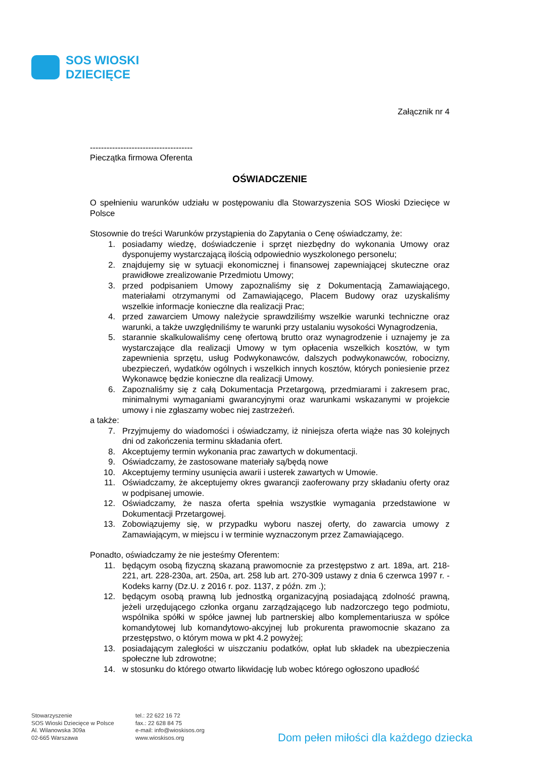SOS WIOSKI
DZIECIĘCE
Załącznik nr 4
-------------------------------------
Pieczątka firmowa Oferenta
OŚWIADCZENIE
O spełnieniu warunków udziału w postępowaniu dla Stowarzyszenia SOS Wioski Dziecięce w Polsce
Stosownie do treści Warunków przystąpienia do Zapytania o Cenę oświadczamy, że:
1. posiadamy wiedzę, doświadczenie i sprzęt niezbędny do wykonania Umowy oraz dysponujemy wystarczającą ilością odpowiednio wyszkolonego personelu;
2. znajdujemy się w sytuacji ekonomicznej i finansowej zapewniającej skuteczne oraz prawidłowe zrealizowanie Przedmiotu Umowy;
3. przed podpisaniem Umowy zapoznaliśmy się z Dokumentacją Zamawiającego, materiałami otrzymanymi od Zamawiającego, Placem Budowy oraz uzyskaliśmy wszelkie informacje konieczne dla realizacji Prac;
4. przed zawarciem Umowy należycie sprawdziliśmy wszelkie warunki techniczne oraz warunki, a także uwzględniliśmy te warunki przy ustalaniu wysokości Wynagrodzenia,
5. starannie skalkulowaliśmy cenę ofertową brutto oraz wynagrodzenie i uznajemy je za wystarczające dla realizacji Umowy w tym opłacenia wszelkich kosztów, w tym zapewnienia sprzętu, usług Podwykonawców, dalszych podwykonawców, robocizny, ubezpieczeń, wydatków ogólnych i wszelkich innych kosztów, których poniesienie przez Wykonawcę będzie konieczne dla realizacji Umowy.
6. Zapoznaliśmy się z całą Dokumentacja Przetargową, przedmiarami i zakresem prac, minimalnymi wymaganiami gwarancyjnymi oraz warunkami wskazanymi w projekcie umowy i nie zgłaszamy wobec niej zastrzeżeń.
a także:
7. Przyjmujemy do wiadomości i oświadczamy, iż niniejsza oferta wiąże nas 30 kolejnych dni od zakończenia terminu składania ofert.
8. Akceptujemy termin wykonania prac zawartych w dokumentacji.
9. Oświadczamy, że zastosowane materiały są/będą nowe
10. Akceptujemy terminy usunięcia awarii i usterek zawartych w Umowie.
11. Oświadczamy, że akceptujemy okres gwarancji zaoferowany przy składaniu oferty oraz w podpisanej umowie.
12. Oświadczamy, że nasza oferta spełnia wszystkie wymagania przedstawione w Dokumentacji Przetargowej.
13. Zobowiązujemy się, w przypadku wyboru naszej oferty, do zawarcia umowy z Zamawiającym, w miejscu i w terminie wyznaczonym przez Zamawiającego.
Ponadto, oświadczamy że nie jesteśmy Oferentem:
11. będącym osobą fizyczną skazaną prawomocnie za przestępstwo z art. 189a, art. 218-221, art. 228-230a, art. 250a, art. 258 lub art. 270-309 ustawy z dnia 6 czerwca 1997 r. - Kodeks karny (Dz.U. z 2016 r. poz. 1137, z późn. zm .);
12. będącym osobą prawną lub jednostką organizacyjną posiadającą zdolność prawną, jeżeli urzędującego członka organu zarządzającego lub nadzorczego tego podmiotu, wspólnika spółki w spółce jawnej lub partnerskiej albo komplementariusza w spółce komandytowej lub komandytowo-akcyjnej lub prokurenta prawomocnie skazano za przestępstwo, o którym mowa w pkt 4.2 powyżej;
13. posiadającym zaległości w uiszczaniu podatków, opłat lub składek na ubezpieczenia społeczne lub zdrowotne;
14. w stosunku do którego otwarto likwidację lub wobec którego ogłoszono upadłość
Stowarzyszenie
SOS Wioski Dziecięce w Polsce
Al. Wilanowska 309a
02-665 Warszawa
tel.: 22 622 16 72
fax.: 22 628 84 75
e-mail: info@wioskisos.org
www.wioskisos.org
Dom pełen miłości dla każdego dziecka